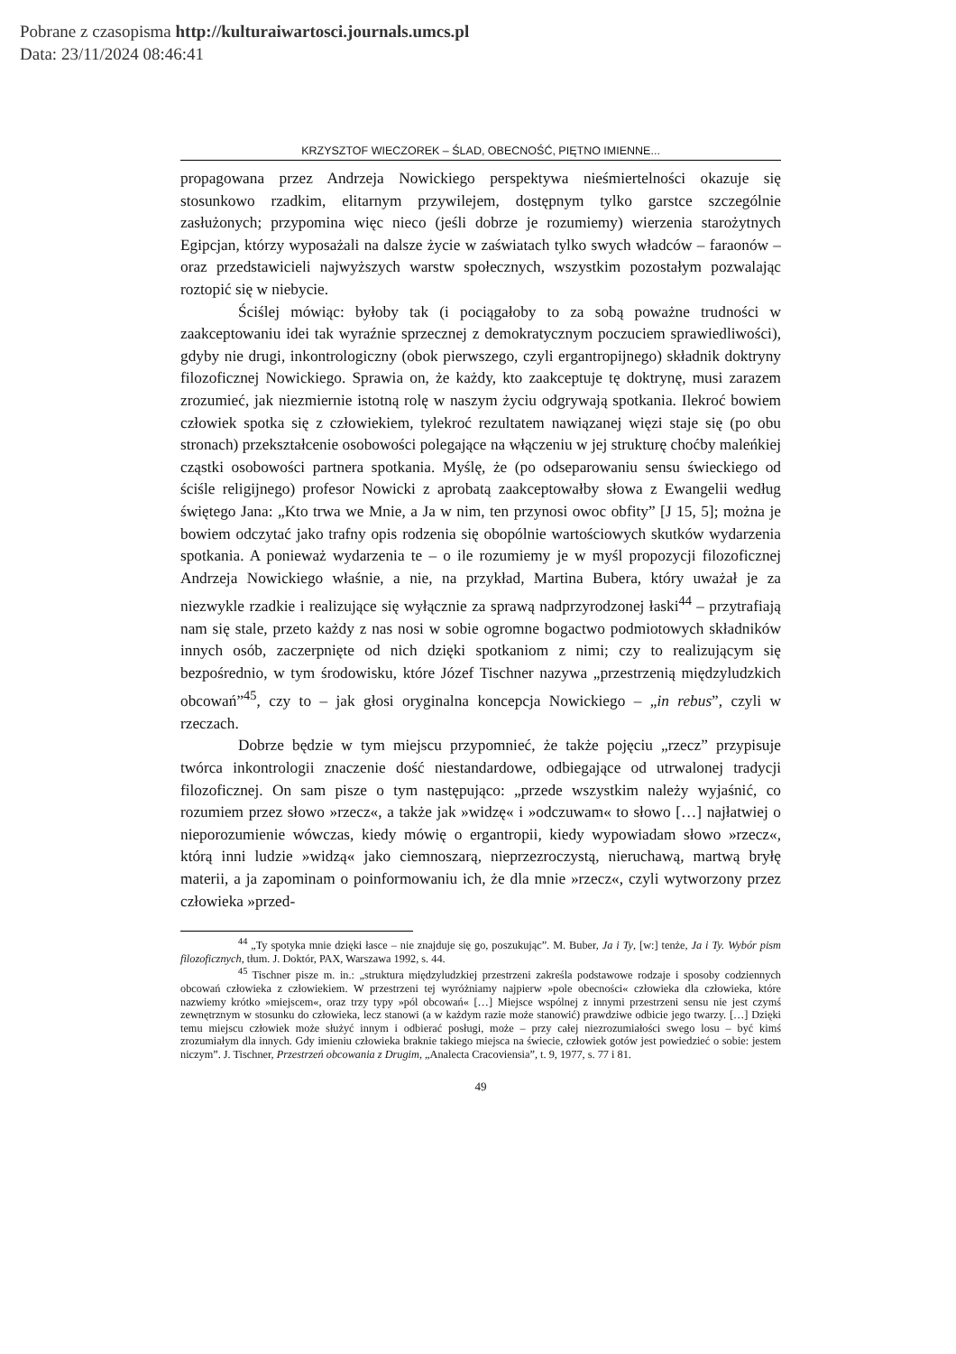Pobrane z czasopisma http://kulturaiwartosci.journals.umcs.pl
Data: 23/11/2024 08:46:41
KRZYSZTOF WIECZOREK – ŚLAD, OBECNOŚĆ, PIĘTNO IMIENNE...
propagowana przez Andrzeja Nowickiego perspektywa nieśmiertelności okazuje się stosunkowo rzadkim, elitarnym przywilejem, dostępnym tylko garstce szczególnie zasłużonych; przypomina więc nieco (jeśli dobrze je rozumiemy) wierzenia starożytnych Egipcjan, którzy wyposażali na dalsze życie w zaświatach tylko swych władców – faraonów – oraz przedstawicieli najwyższych warstw społecznych, wszystkim pozostałym pozwalając roztopić się w niebycie.
Ściślej mówiąc: byłoby tak (i pociągałoby to za sobą poważne trudności w zaakceptowaniu idei tak wyraźnie sprzecznej z demokratycznym poczuciem sprawiedliwości), gdyby nie drugi, inkontrologiczny (obok pierwszego, czyli ergantropijnego) składnik doktryny filozoficznej Nowickiego. Sprawia on, że każdy, kto zaakceptuje tę doktrynę, musi zarazem zrozumieć, jak niezmiernie istotną rolę w naszym życiu odgrywają spotkania. Ilekroć bowiem człowiek spotka się z człowiekiem, tylekroć rezultatem nawiązanej więzi staje się (po obu stronach) przekształcenie osobowości polegające na włączeniu w jej strukturę choćby maleńkiej cząstki osobowości partnera spotkania. Myślę, że (po odseparowaniu sensu świeckiego od ściśle religijnego) profesor Nowicki z aprobatą zaakceptowałby słowa z Ewangelii według świętego Jana: „Kto trwa we Mnie, a Ja w nim, ten przynosi owoc obfity” [J 15, 5]; można je bowiem odczytać jako trafny opis rodzenia się obopólnie wartościowych skutków wydarzenia spotkania. A ponieważ wydarzenia te – o ile rozumiemy je w myśl propozycji filozoficznej Andrzeja Nowickiego właśnie, a nie, na przykład, Martina Bubera, który uważał je za niezwykle rzadkie i realizujące się wyłącznie za sprawą nadprzyrodzonej łaski<sup>44</sup> – przytrafiają nam się stale, przeto każdy z nas nosi w sobie ogromne bogactwo podmiotowych składników innych osób, zaczerpnięte od nich dzięki spotkaniom z nimi; czy to realizującym się bezpośrednio, w tym środowisku, które Józef Tischner nazywa „przestrzenią międzyludzkich obcowań”<sup>45</sup>, czy to – jak głosi oryginalna koncepcja Nowickiego – „in rebus”, czyli w rzeczach.
Dobrze będzie w tym miejscu przypomnieć, że także pojęciu „rzecz” przypisuje twórca inkontrologii znaczenie dość niestandardowe, odbiegające od utrwalonej tradycji filozoficznej. On sam pisze o tym następująco: „przede wszystkim należy wyjaśnić, co rozumiem przez słowo »rzecz«, a także jak »widzę« i »odczuwam« to słowo […] najłatwiej o nieporozumienie wówczas, kiedy mówię o ergantropii, kiedy wypowiadam słowo »rzecz«, którą inni ludzie »widzą« jako ciemnoszarą, nieprzezroczystą, nieruchawą, martwą bryłę materii, a ja zapominam o poinformowaniu ich, że dla mnie »rzecz«, czyli wytworzony przez człowieka »przed-
<sup>44</sup> „Ty spotyka mnie dzięki łasce – nie znajduje się go, poszukując”. M. Buber, Ja i Ty, [w:] tenże, Ja i Ty. Wybór pism filozoficznych, tłum. J. Doktór, PAX, Warszawa 1992, s. 44.
<sup>45</sup> Tischner pisze m. in.: „struktura międzyludzkiej przestrzeni zakreśla podstawowe rodzaje i sposoby codziennych obcowań człowieka z człowiekiem. W przestrzeni tej wyróżniamy najpierw »pole obecności« człowieka dla człowieka, które nazwiemy krótko »miejscem«, oraz trzy typy »pól obcowań« […] Miejsce wspólnej z innymi przestrzeni sensu nie jest czymś zewnętrznym w stosunku do człowieka, lecz stanowi (a w każdym razie może stanowić) prawdziwe odbicie jego twarzy. […] Dzięki temu miejscu człowiek może służyć innym i odbierać posługi, może – przy całej niezrozumiałości swego losu – być kimś zrozumiałym dla innych. Gdy imieniu człowieka braknie takiego miejsca na świecie, człowiek gotów jest powiedzieć o sobie: jestem niczym”. J. Tischner, Przestrzeń obcowania z Drugim, „Analecta Cracoviensia”, t. 9, 1977, s. 77 i 81.
49